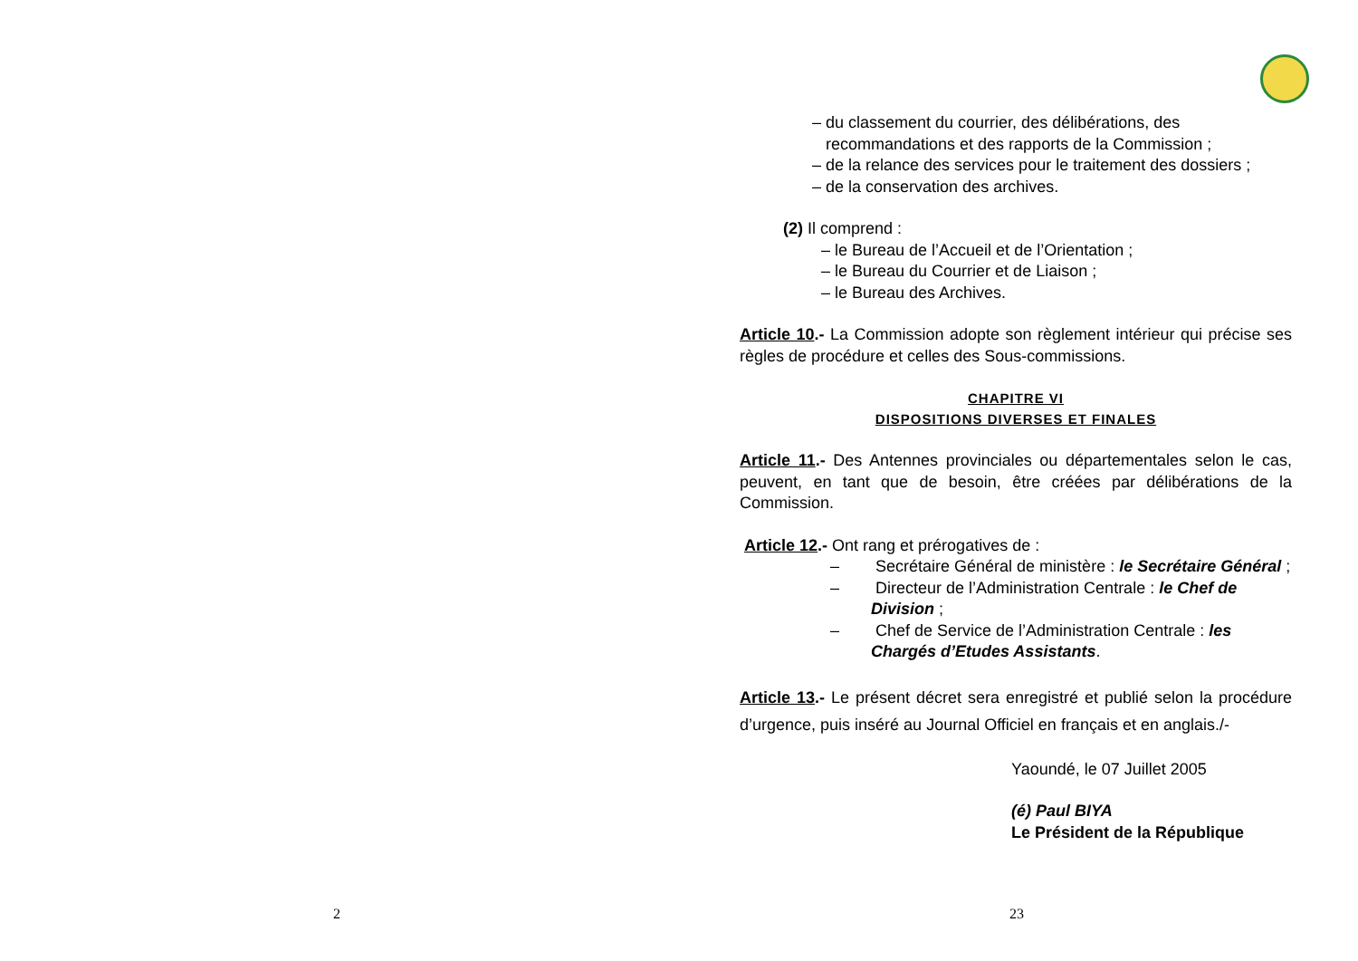2
– du classement du courrier, des délibérations, des recommandations et des rapports de la Commission ;
– de la relance des services pour le traitement des dossiers ;
– de la conservation des archives.
(2) Il comprend :
– le Bureau de l’Accueil et de l’Orientation ;
– le Bureau du Courrier et de Liaison ;
– le Bureau des Archives.
Article 10.- La Commission adopte son règlement intérieur qui précise ses règles de procédure et celles des Sous-commissions.
CHAPITRE VI
DISPOSITIONS DIVERSES ET FINALES
Article 11.- Des Antennes provinciales ou départementales selon le cas, peuvent, en tant que de besoin, être créées par délibérations de la Commission.
Article 12.- Ont rang et prérogatives de :
– Secrétaire Général de ministère : le Secrétaire Général ;
– Directeur de l’Administration Centrale : le Chef de Division ;
– Chef de Service de l’Administration Centrale : les Chargés d’Etudes Assistants.
Article 13.- Le présent décret sera enregistré et publié selon la procédure d’urgence, puis inséré au Journal Officiel en français et en anglais./-
Yaoundé, le 07 Juillet 2005
(é) Paul BIYA
Le Président de la République
23